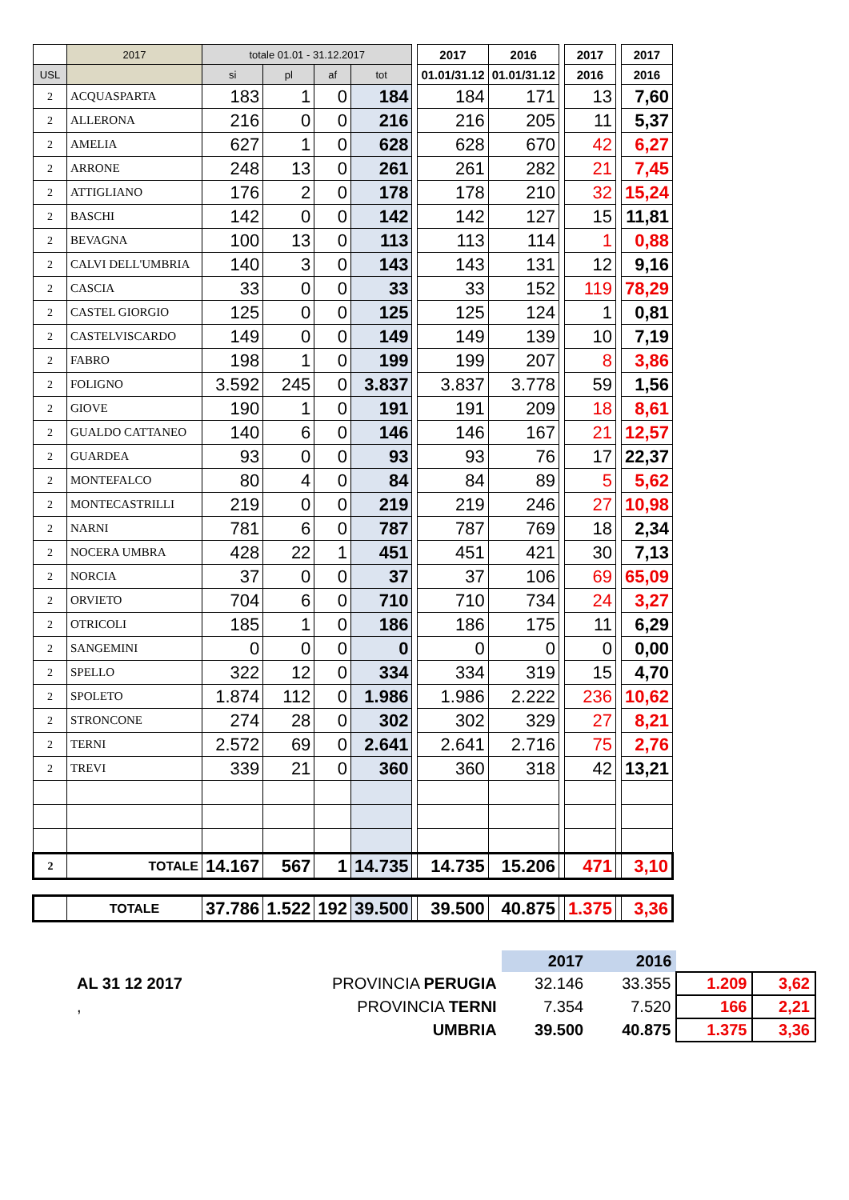| | 2017 | totale 01.01 - 31.12.2017 | | | | | 2017 | 2016 | | 2017 | | 2017 |
| --- | --- | --- | --- | --- | --- | --- | --- | --- | --- | --- | --- | --- |
| USL | | si | pl | af | tot | | 01.01/31.12 | 01.01/31.12 | | 2016 | | 2016 |
| 2 | ACQUASPARTA | 183 | 1 | 0 | 184 | | 184 | 171 | | 13 | | 7,60 |
| 2 | ALLERONA | 216 | 0 | 0 | 216 | | 216 | 205 | | 11 | | 5,37 |
| 2 | AMELIA | 627 | 1 | 0 | 628 | | 628 | 670 | | 42 | | 6,27 |
| 2 | ARRONE | 248 | 13 | 0 | 261 | | 261 | 282 | | 21 | | 7,45 |
| 2 | ATTIGLIANO | 176 | 2 | 0 | 178 | | 178 | 210 | | 32 | | 15,24 |
| 2 | BASCHI | 142 | 0 | 0 | 142 | | 142 | 127 | | 15 | | 11,81 |
| 2 | BEVAGNA | 100 | 13 | 0 | 113 | | 113 | 114 | | 1 | | 0,88 |
| 2 | CALVI DELL'UMBRIA | 140 | 3 | 0 | 143 | | 143 | 131 | | 12 | | 9,16 |
| 2 | CASCIA | 33 | 0 | 0 | 33 | | 33 | 152 | | 119 | | 78,29 |
| 2 | CASTEL GIORGIO | 125 | 0 | 0 | 125 | | 125 | 124 | | 1 | | 0,81 |
| 2 | CASTELVISCARDO | 149 | 0 | 0 | 149 | | 149 | 139 | | 10 | | 7,19 |
| 2 | FABRO | 198 | 1 | 0 | 199 | | 199 | 207 | | 8 | | 3,86 |
| 2 | FOLIGNO | 3.592 | 245 | 0 | 3.837 | | 3.837 | 3.778 | | 59 | | 1,56 |
| 2 | GIOVE | 190 | 1 | 0 | 191 | | 191 | 209 | | 18 | | 8,61 |
| 2 | GUALDO CATTANEO | 140 | 6 | 0 | 146 | | 146 | 167 | | 21 | | 12,57 |
| 2 | GUARDEA | 93 | 0 | 0 | 93 | | 93 | 76 | | 17 | | 22,37 |
| 2 | MONTEFALCO | 80 | 4 | 0 | 84 | | 84 | 89 | | 5 | | 5,62 |
| 2 | MONTECASTRILLI | 219 | 0 | 0 | 219 | | 219 | 246 | | 27 | | 10,98 |
| 2 | NARNI | 781 | 6 | 0 | 787 | | 787 | 769 | | 18 | | 2,34 |
| 2 | NOCERA UMBRA | 428 | 22 | 1 | 451 | | 451 | 421 | | 30 | | 7,13 |
| 2 | NORCIA | 37 | 0 | 0 | 37 | | 37 | 106 | | 69 | | 65,09 |
| 2 | ORVIETO | 704 | 6 | 0 | 710 | | 710 | 734 | | 24 | | 3,27 |
| 2 | OTRICOLI | 185 | 1 | 0 | 186 | | 186 | 175 | | 11 | | 6,29 |
| 2 | SANGEMINI | 0 | 0 | 0 | 0 | | 0 | 0 | | 0 | | 0,00 |
| 2 | SPELLO | 322 | 12 | 0 | 334 | | 334 | 319 | | 15 | | 4,70 |
| 2 | SPOLETO | 1.874 | 112 | 0 | 1.986 | | 1.986 | 2.222 | | 236 | | 10,62 |
| 2 | STRONCONE | 274 | 28 | 0 | 302 | | 302 | 329 | | 27 | | 8,21 |
| 2 | TERNI | 2.572 | 69 | 0 | 2.641 | | 2.641 | 2.716 | | 75 | | 2,76 |
| 2 | TREVI | 339 | 21 | 0 | 360 | | 360 | 318 | | 42 | | 13,21 |
| 2 | TOTALE | 14.167 | 567 | 1 | 14.735 | | 14.735 | 15.206 | | 471 | | 3,10 |
| | TOTALE | 37.786 | 1.522 | 192 | 39.500 | | 39.500 | 40.875 | | 1.375 | | 3,36 |
| | | 2017 | 2016 | | |
| AL 31 12 2017 | PROVINCIA PERUGIA | 32.146 | 33.355 | 1.209 | 3,62 |
| , | PROVINCIA TERNI | 7.354 | 7.520 | 166 | 2,21 |
| | UMBRIA | 39.500 | 40.875 | 1.375 | 3,36 |